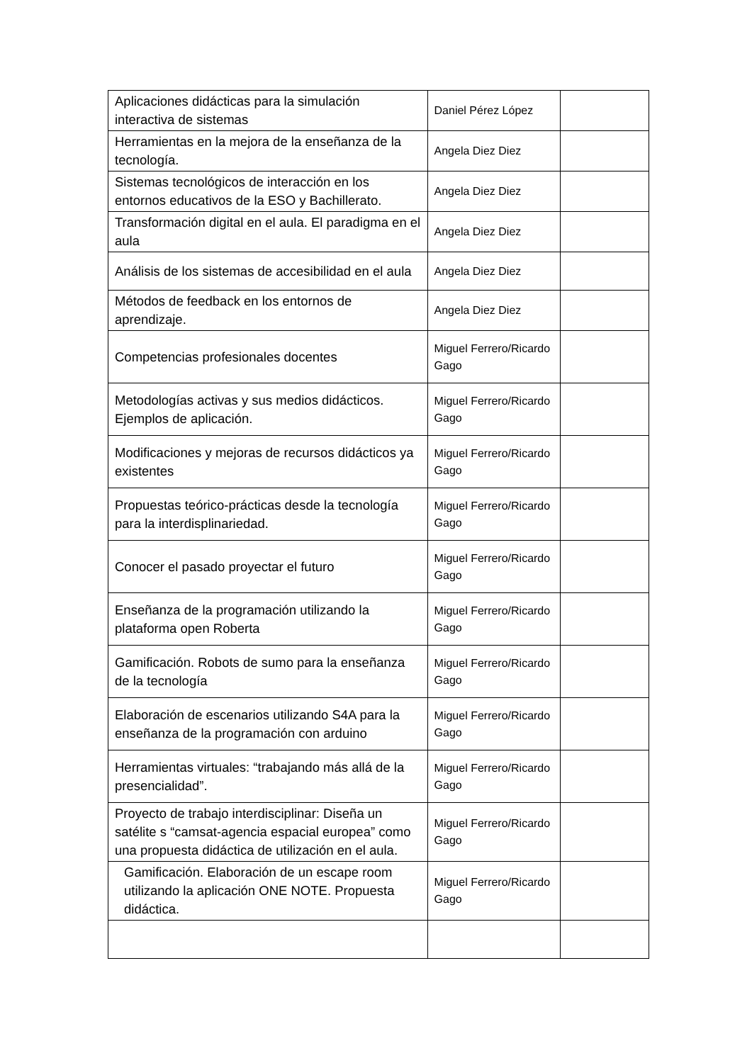| Aplicaciones didácticas para la simulación interactiva de sistemas | Daniel Pérez López | |
| Herramientas en la mejora de la enseñanza de la tecnología. | Angela Diez Diez | |
| Sistemas tecnológicos de interacción en los entornos educativos de la ESO y Bachillerato. | Angela Diez Diez | |
| Transformación digital en el aula. El paradigma en el aula | Angela Diez Diez | |
| Análisis de los sistemas de accesibilidad en el aula | Angela Diez Diez | |
| Métodos de feedback en los entornos de aprendizaje. | Angela Diez Diez | |
| Competencias profesionales docentes | Miguel Ferrero/Ricardo Gago | |
| Metodologías activas y sus medios didácticos. Ejemplos de aplicación. | Miguel Ferrero/Ricardo Gago | |
| Modificaciones y mejoras de recursos didácticos ya existentes | Miguel Ferrero/Ricardo Gago | |
| Propuestas teórico-prácticas desde la tecnología para la interdisplinariedad. | Miguel Ferrero/Ricardo Gago | |
| Conocer el pasado proyectar el futuro | Miguel Ferrero/Ricardo Gago | |
| Enseñanza de la programación utilizando la plataforma open Roberta | Miguel Ferrero/Ricardo Gago | |
| Gamificación. Robots de sumo para la enseñanza de la tecnología | Miguel Ferrero/Ricardo Gago | |
| Elaboración de escenarios utilizando S4A para la enseñanza de la programación con arduino | Miguel Ferrero/Ricardo Gago | |
| Herramientas virtuales: “trabajando más allá de la presencialidad”. | Miguel Ferrero/Ricardo Gago | |
| Proyecto de trabajo interdisciplinar: Diseña un satélite s “camsat-agencia espacial europea” como una propuesta didáctica de utilización en el aula. | Miguel Ferrero/Ricardo Gago | |
| Gamificación. Elaboración de un escape room utilizando la aplicación ONE NOTE. Propuesta didáctica. | Miguel Ferrero/Ricardo Gago | |